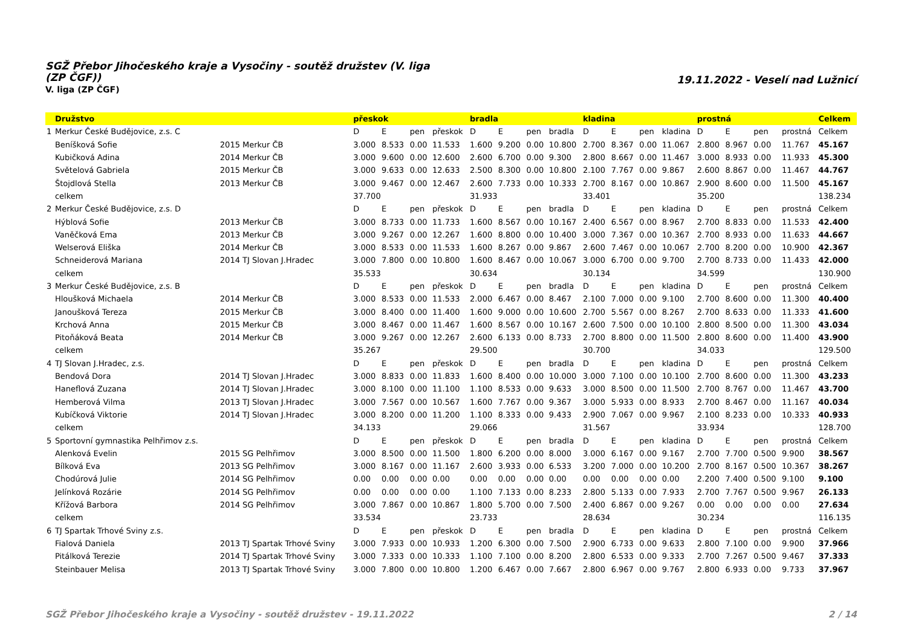SGŽ Přebor Jihočeského kraje a Vysočiny - soutěž družstev (V. liga (ZP ČGF))
V. liga (ZP ČGF)
19.11.2022 - Veselí nad Lužnicí
| | Družstvo | | přeskok | | | | bradla | | | | kladina | | | | prostná | | | | Celkem |
| --- | --- | --- | --- | --- | --- | --- | --- | --- | --- | --- | --- | --- | --- | --- | --- | --- | --- | --- | --- |
| 1 | Merkur České Budějovice, z.s. C | | D | E | pen | přeskok | D | E | pen | bradla | D | E | pen | kladina | D | E | pen | prostná | Celkem |
| | Beníšková Sofie | 2015 Merkur ČB | 3.000 | 8.533 | 0.00 | 11.533 | 1.600 | 9.200 | 0.00 | 10.800 | 2.700 | 8.367 | 0.00 | 11.067 | 2.800 | 8.967 | 0.00 | 11.767 | 45.167 |
| | Kubičková Adina | 2014 Merkur ČB | 3.000 | 9.600 | 0.00 | 12.600 | 2.600 | 6.700 | 0.00 | 9.300 | 2.800 | 8.667 | 0.00 | 11.467 | 3.000 | 8.933 | 0.00 | 11.933 | 45.300 |
| | Světelová Gabriela | 2015 Merkur ČB | 3.000 | 9.633 | 0.00 | 12.633 | 2.500 | 8.300 | 0.00 | 10.800 | 2.100 | 7.767 | 0.00 | 9.867 | 2.600 | 8.867 | 0.00 | 11.467 | 44.767 |
| | Štojdlová Stella | 2013 Merkur ČB | 3.000 | 9.467 | 0.00 | 12.467 | 2.600 | 7.733 | 0.00 | 10.333 | 2.700 | 8.167 | 0.00 | 10.867 | 2.900 | 8.600 | 0.00 | 11.500 | 45.167 |
| | celkem | | 37.700 | | | | 31.933 | | | | 33.401 | | | | 35.200 | | | | 138.234 |
| 2 | Merkur České Budějovice, z.s. D | | D | E | pen | přeskok | D | E | pen | bradla | D | E | pen | kladina | D | E | pen | prostná | Celkem |
| | Hýblová Sofie | 2013 Merkur ČB | 3.000 | 8.733 | 0.00 | 11.733 | 1.600 | 8.567 | 0.00 | 10.167 | 2.400 | 6.567 | 0.00 | 8.967 | 2.700 | 8.833 | 0.00 | 11.533 | 42.400 |
| | Vaněčková Ema | 2013 Merkur ČB | 3.000 | 9.267 | 0.00 | 12.267 | 1.600 | 8.800 | 0.00 | 10.400 | 3.000 | 7.367 | 0.00 | 10.367 | 2.700 | 8.933 | 0.00 | 11.633 | 44.667 |
| | Welserová Eliška | 2014 Merkur ČB | 3.000 | 8.533 | 0.00 | 11.533 | 1.600 | 8.267 | 0.00 | 9.867 | 2.600 | 7.467 | 0.00 | 10.067 | 2.700 | 8.200 | 0.00 | 10.900 | 42.367 |
| | Schneiderová Mariana | 2014 TJ Slovan J.Hradec | 3.000 | 7.800 | 0.00 | 10.800 | 1.600 | 8.467 | 0.00 | 10.067 | 3.000 | 6.700 | 0.00 | 9.700 | 2.700 | 8.733 | 0.00 | 11.433 | 42.000 |
| | celkem | | 35.533 | | | | 30.634 | | | | 30.134 | | | | 34.599 | | | | 130.900 |
| 3 | Merkur České Budějovice, z.s. B | | D | E | pen | přeskok | D | E | pen | bradla | D | E | pen | kladina | D | E | pen | prostná | Celkem |
| | Hloušková Michaela | 2014 Merkur ČB | 3.000 | 8.533 | 0.00 | 11.533 | 2.000 | 6.467 | 0.00 | 8.467 | 2.100 | 7.000 | 0.00 | 9.100 | 2.700 | 8.600 | 0.00 | 11.300 | 40.400 |
| | Janoušková Tereza | 2015 Merkur ČB | 3.000 | 8.400 | 0.00 | 11.400 | 1.600 | 9.000 | 0.00 | 10.600 | 2.700 | 5.567 | 0.00 | 8.267 | 2.700 | 8.633 | 0.00 | 11.333 | 41.600 |
| | Krchová Anna | 2015 Merkur ČB | 3.000 | 8.467 | 0.00 | 11.467 | 1.600 | 8.567 | 0.00 | 10.167 | 2.600 | 7.500 | 0.00 | 10.100 | 2.800 | 8.500 | 0.00 | 11.300 | 43.034 |
| | Pitoňáková Beata | 2014 Merkur ČB | 3.000 | 9.267 | 0.00 | 12.267 | 2.600 | 6.133 | 0.00 | 8.733 | 2.700 | 8.800 | 0.00 | 11.500 | 2.800 | 8.600 | 0.00 | 11.400 | 43.900 |
| | celkem | | 35.267 | | | | 29.500 | | | | 30.700 | | | | 34.033 | | | | 129.500 |
| 4 | TJ Slovan J.Hradec, z.s. | | D | E | pen | přeskok | D | E | pen | bradla | D | E | pen | kladina | D | E | pen | prostná | Celkem |
| | Bendová Dora | 2014 TJ Slovan J.Hradec | 3.000 | 8.833 | 0.00 | 11.833 | 1.600 | 8.400 | 0.00 | 10.000 | 3.000 | 7.100 | 0.00 | 10.100 | 2.700 | 8.600 | 0.00 | 11.300 | 43.233 |
| | Haneflová Zuzana | 2014 TJ Slovan J.Hradec | 3.000 | 8.100 | 0.00 | 11.100 | 1.100 | 8.533 | 0.00 | 9.633 | 3.000 | 8.500 | 0.00 | 11.500 | 2.700 | 8.767 | 0.00 | 11.467 | 43.700 |
| | Hemberová Vilma | 2013 TJ Slovan J.Hradec | 3.000 | 7.567 | 0.00 | 10.567 | 1.600 | 7.767 | 0.00 | 9.367 | 3.000 | 5.933 | 0.00 | 8.933 | 2.700 | 8.467 | 0.00 | 11.167 | 40.034 |
| | Kubíčková Viktorie | 2014 TJ Slovan J.Hradec | 3.000 | 8.200 | 0.00 | 11.200 | 1.100 | 8.333 | 0.00 | 9.433 | 2.900 | 7.067 | 0.00 | 9.967 | 2.100 | 8.233 | 0.00 | 10.333 | 40.933 |
| | celkem | | 34.133 | | | | 29.066 | | | | 31.567 | | | | 33.934 | | | | 128.700 |
| 5 | Sportovní gymnastika Pelhřimov z.s. | | D | E | pen | přeskok | D | E | pen | bradla | D | E | pen | kladina | D | E | pen | prostná | Celkem |
| | Alenková Evelin | 2015 SG Pelhřimov | 3.000 | 8.500 | 0.00 | 11.500 | 1.800 | 6.200 | 0.00 | 8.000 | 3.000 | 6.167 | 0.00 | 9.167 | 2.700 | 7.700 | 0.500 | 9.900 | 38.567 |
| | Bílková Eva | 2013 SG Pelhřimov | 3.000 | 8.167 | 0.00 | 11.167 | 2.600 | 3.933 | 0.00 | 6.533 | 3.200 | 7.000 | 0.00 | 10.200 | 2.700 | 8.167 | 0.500 | 10.367 | 38.267 |
| | Chodúrová Julie | 2014 SG Pelhřimov | 0.00 | 0.00 | 0.00 | 0.00 | 0.00 | 0.00 | 0.00 | 0.00 | 0.00 | 0.00 | 0.00 | 0.00 | 2.200 | 7.400 | 0.500 | 9.100 | 9.100 |
| | Jelínková Rozárie | 2014 SG Pelhřimov | 0.00 | 0.00 | 0.00 | 0.00 | 1.100 | 7.133 | 0.00 | 8.233 | 2.800 | 5.133 | 0.00 | 7.933 | 2.700 | 7.767 | 0.500 | 9.967 | 26.133 |
| | Křížová Barbora | 2014 SG Pelhřimov | 3.000 | 7.867 | 0.00 | 10.867 | 1.800 | 5.700 | 0.00 | 7.500 | 2.400 | 6.867 | 0.00 | 9.267 | 0.00 | 0.00 | 0.00 | 0.00 | 27.634 |
| | celkem | | 33.534 | | | | 23.733 | | | | 28.634 | | | | 30.234 | | | | 116.135 |
| 6 | TJ Spartak Trhové Sviny z.s. | | D | E | pen | přeskok | D | E | pen | bradla | D | E | pen | kladina | D | E | pen | prostná | Celkem |
| | Fialová Daniela | 2013 TJ Spartak Trhové Sviny | 3.000 | 7.933 | 0.00 | 10.933 | 1.200 | 6.300 | 0.00 | 7.500 | 2.900 | 6.733 | 0.00 | 9.633 | 2.800 | 7.100 | 0.00 | 9.900 | 37.966 |
| | Pitálková Terezie | 2014 TJ Spartak Trhové Sviny | 3.000 | 7.333 | 0.00 | 10.333 | 1.100 | 7.100 | 0.00 | 8.200 | 2.800 | 6.533 | 0.00 | 9.333 | 2.700 | 7.267 | 0.500 | 9.467 | 37.333 |
| | Steinbauer Melisa | 2013 TJ Spartak Trhové Sviny | 3.000 | 7.800 | 0.00 | 10.800 | 1.200 | 6.467 | 0.00 | 7.667 | 2.800 | 6.967 | 0.00 | 9.767 | 2.800 | 6.933 | 0.00 | 9.733 | 37.967 |
SGŽ Přebor Jihočeského kraje a Vysočiny - soutěž družstev - 19.11.2022 2 / 14